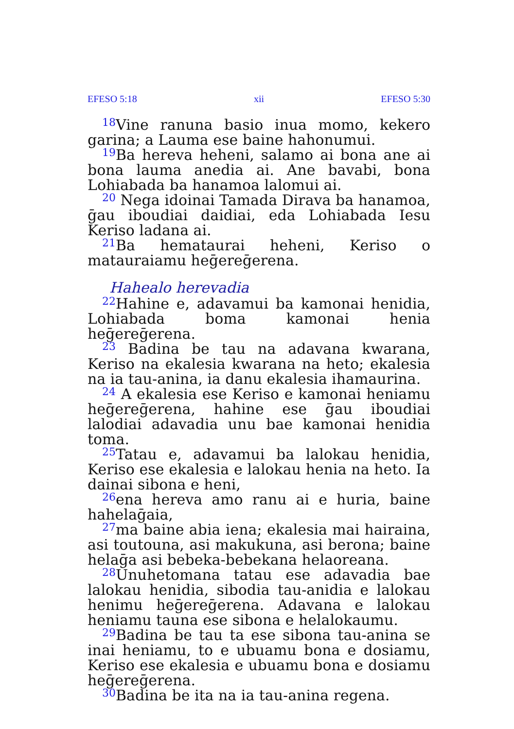EFESO 5:18 xii EFESO 5:30
<sup>18</sup> Vine ranuna basio inua momo, kekero garina; a Lauma ese baine hahonumui.
<sup>19</sup> Ba hereva heheni, salamo ai bona ane ai bona lauma anedia ai. Ane bavabi, bona Lohiabada ba hanamoa lalomui ai.
<sup>20</sup> Nega idoinai Tamada Dirava ba hanamoa, ḡau iboudiai daidiai, eda Lohiabada Iesu Keriso ladana ai.
<sup>21</sup> Ba hemataurai heheni, Keriso o matauraiamu heḡereḡerena.
Hahealo herevadia
<sup>22</sup> Hahine e, adavamui ba kamonai henidia, Lohiabada boma kamonai henia heḡereḡerena.
<sup>23</sup> Badina be tau na adavana kwarana, Keriso na ekalesia kwarana na heto; ekalesia na ia tau-anina, ia danu ekalesia ihamaurina.
<sup>24</sup> A ekalesia ese Keriso e kamonai heniamu heḡereḡerena, hahine ese ḡau iboudiai lalodiai adavadia unu bae kamonai henidia toma.
<sup>25</sup> Tatau e, adavamui ba lalokau henidia, Keriso ese ekalesia e lalokau henia na heto. Ia dainai sibona e heni,
<sup>26</sup> ena hereva amo ranu ai e huria, baine hahelaḡaia,
<sup>27</sup> ma baine abia iena; ekalesia mai hairaina, asi toutouna, asi makukuna, asi berona; baine helaḡa asi bebeka-bebekana helaoreana.
<sup>28</sup> Unuhetomana tatau ese adavadia bae lalokau henidia, sibodia tau-anidia e lalokau henimu heḡereḡerena. Adavana e lalokau heniamu tauna ese sibona e helalokaumu.
<sup>29</sup> Badina be tau ta ese sibona tau-anina se inai heniamu, to e ubuamu bona e dosiamu, Keriso ese ekalesia e ubuamu bona e dosiamu heḡereḡerena.
<sup>30</sup> Badina be ita na ia tau-anina regena.